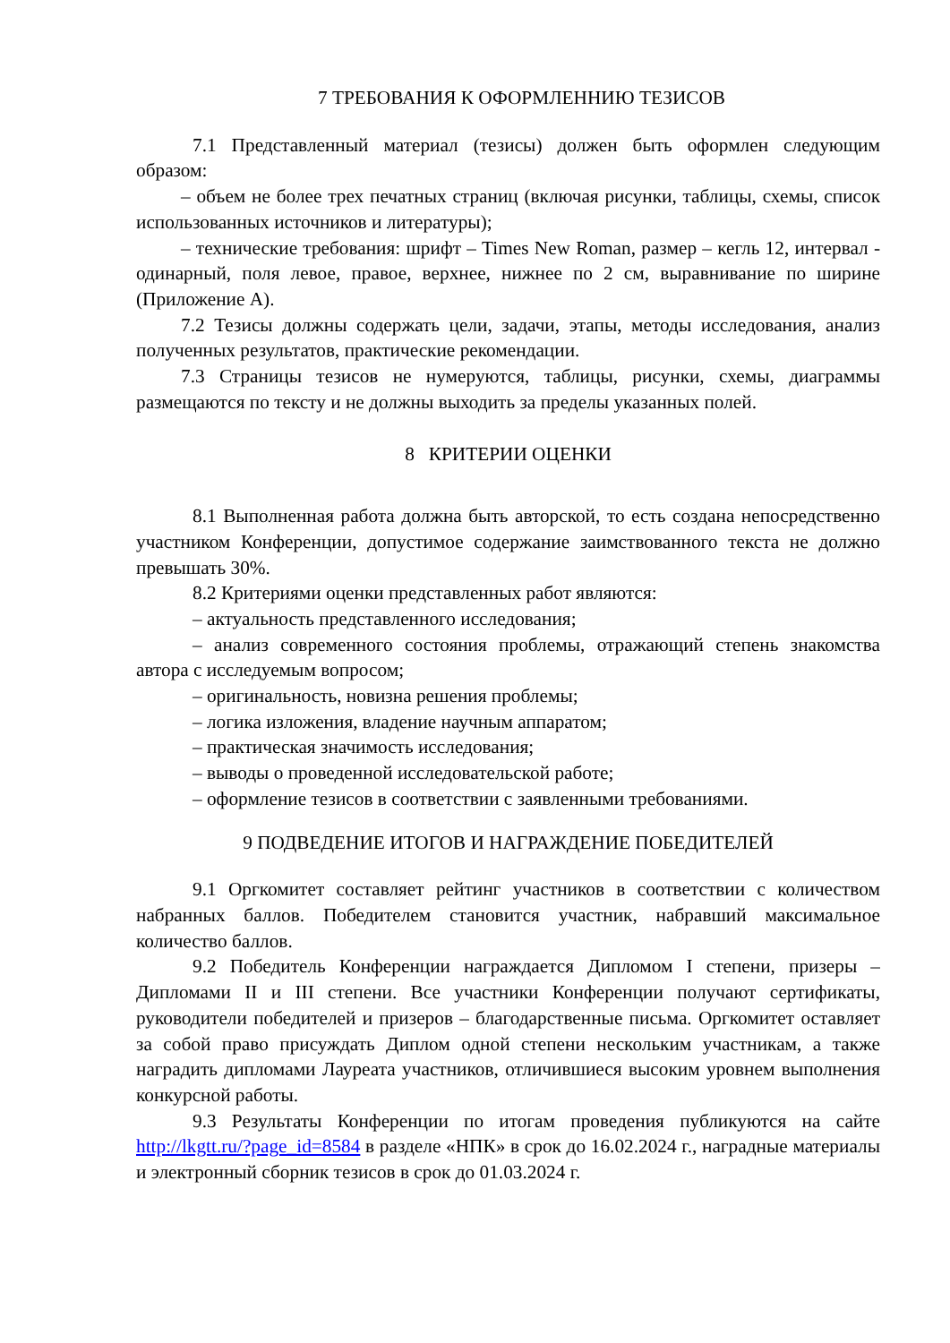7 ТРЕБОВАНИЯ К ОФОРМЛЕННИЮ ТЕЗИСОВ
7.1 Представленный материал (тезисы) должен быть оформлен следующим образом:
– объем не более трех печатных страниц (включая рисунки, таблицы, схемы, список использованных источников и литературы);
– технические требования: шрифт – Times New Roman, размер – кегль 12, интервал - одинарный, поля левое, правое, верхнее, нижнее по 2 см, выравнивание по ширине (Приложение А).
7.2 Тезисы должны содержать цели, задачи, этапы, методы исследования, анализ полученных результатов, практические рекомендации.
7.3 Страницы тезисов не нумеруются, таблицы, рисунки, схемы, диаграммы размещаются по тексту и не должны выходить за пределы указанных полей.
8 КРИТЕРИИ ОЦЕНКИ
8.1 Выполненная работа должна быть авторской, то есть создана непосредственно участником Конференции, допустимое содержание заимствованного текста не должно превышать 30%.
8.2 Критериями оценки представленных работ являются:
– актуальность представленного исследования;
– анализ современного состояния проблемы, отражающий степень знакомства автора с исследуемым вопросом;
– оригинальность, новизна решения проблемы;
– логика изложения, владение научным аппаратом;
– практическая значимость исследования;
– выводы о проведенной исследовательской работе;
– оформление тезисов в соответствии с заявленными требованиями.
9 ПОДВЕДЕНИЕ ИТОГОВ И НАГРАЖДЕНИЕ ПОБЕДИТЕЛЕЙ
9.1 Оргкомитет составляет рейтинг участников в соответствии с количеством набранных баллов. Победителем становится участник, набравший максимальное количество баллов.
9.2 Победитель Конференции награждается Дипломом I степени, призеры – Дипломами II и III степени. Все участники Конференции получают сертификаты, руководители победителей и призеров – благодарственные письма. Оргкомитет оставляет за собой право присуждать Диплом одной степени нескольким участникам, а также наградить дипломами Лауреата участников, отличившиеся высоким уровнем выполнения конкурсной работы.
9.3 Результаты Конференции по итогам проведения публикуются на сайте http://lkgtt.ru/?page_id=8584 в разделе «НПК» в срок до 16.02.2024 г., наградные материалы и электронный сборник тезисов в срок до 01.03.2024 г.